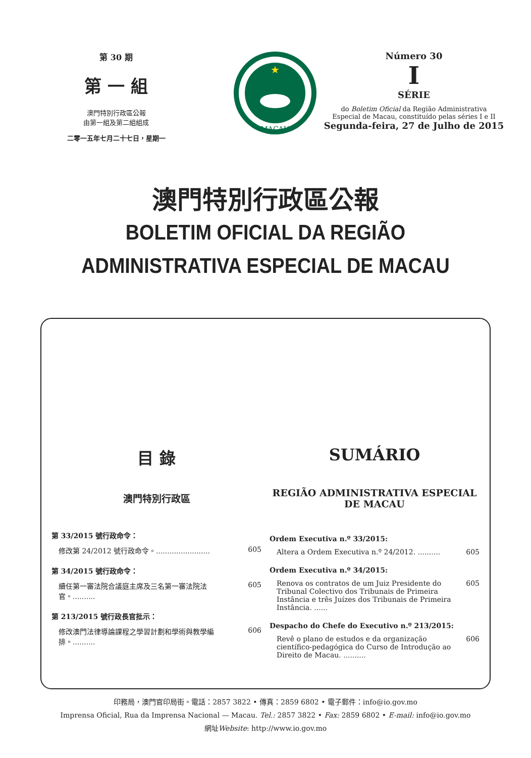第 30 期
第 一 組
澳門特別行政區公報
由第一組及第二組組成
二零一五年七月二十七日，星期一
MACAU
★
Número 30
I
SÉRIE
do Boletim Oficial da Região Administrativa
Especial de Macau, constituído pelas séries I e II
Segunda-feira, 27 de Julho de 2015
澳門特別行政區公報
BOLETIM OFICIAL DA REGIÃO
ADMINISTRATIVA ESPECIAL DE MACAU
目 錄
澳門特別行政區
第 33/2015 號行政命令：
修改第 24/2012 號行政命令。........................ 605
第 34/2015 號行政命令：
續任第一審法院合議庭主席及三名第一審法院法官。.......... 605
第 213/2015 號行政長官批示：
修改澳門法律導論課程之學習計劃和學術與教學編排。.......... 606
SUMÁRIO
REGIÃO ADMINISTRATIVA ESPECIAL
DE MACAU
Ordem Executiva n.º 33/2015:
Altera a Ordem Executiva n.º 24/2012. .......... 605
Ordem Executiva n.º 34/2015:
Renova os contratos de um Juiz Presidente do Tribunal Colectivo dos Tribunais de Primeira Instância e três Juízes dos Tribunais de Primeira Instância. ...... 605
Despacho do Chefe do Executivo n.º 213/2015:
Revê o plano de estudos e da organização científico-pedagógica do Curso de Introdução ao Direito de Macau. .......... 606
印務局，澳門官印局街。電話：2857 3822 • 傳真：2859 6802 • 電子郵件：info@io.gov.mo
Imprensa Oficial, Rua da Imprensa Nacional — Macau. Tel.: 2857 3822 • Fax: 2859 6802 • E-mail: info@io.gov.mo
網址Website: http://www.io.gov.mo